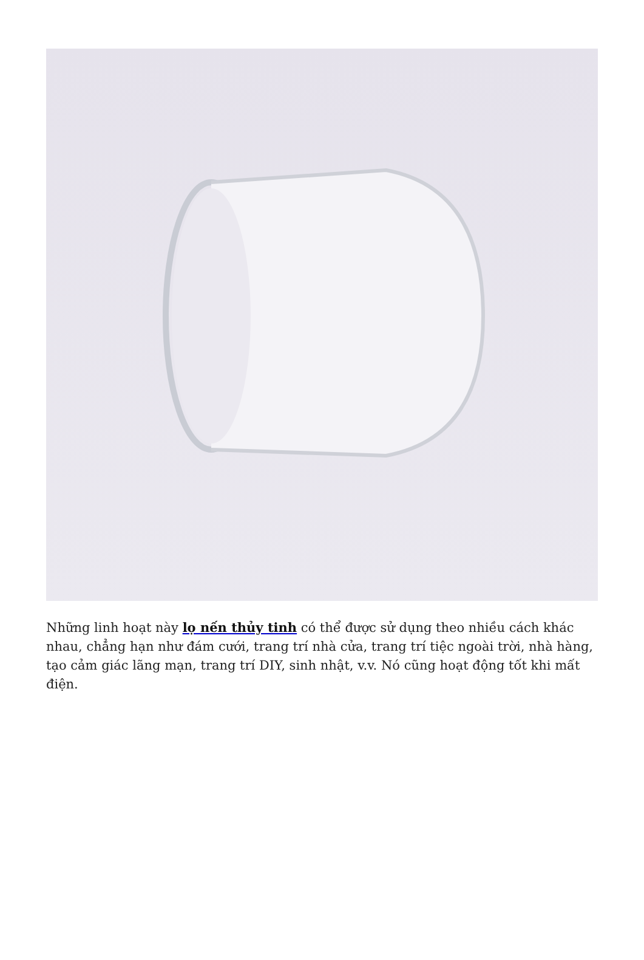Những linh hoạt này lọ nến thủy tinh có thể được sử dụng theo nhiều cách khác nhau, chẳng hạn như đám cưới, trang trí nhà cửa, trang trí tiệc ngoài trời, nhà hàng, tạo cảm giác lãng mạn, trang trí DIY, sinh nhật, v.v. Nó cũng hoạt động tốt khi mất điện.